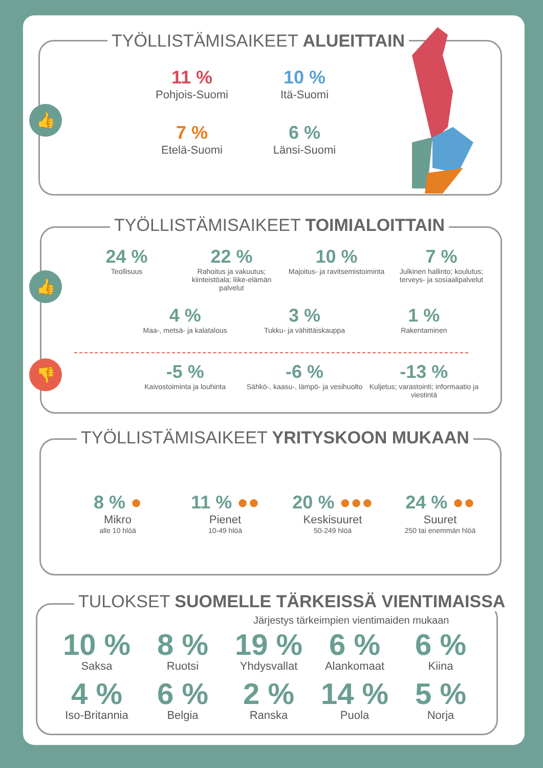TYÖLLISTÄMISAIKEET ALUEITTAIN
👍
11 %
Pohjois-Suomi
10 %
Itä-Suomi
7 %
Etelä-Suomi
6 %
Länsi-Suomi
TYÖLLISTÄMISAIKEET TOIMIALOITTAIN
👍
👎
24 %
Teollisuus
22 %
Rahoitus ja vakuutus; kiinteistöala; liike-elämän palvelut
10 %
Majoitus- ja ravitsemistoiminta
7 %
Julkinen hallinto; koulutus; terveys- ja sosiaalipalvelut
4 %
Maa-, metsä- ja kalatalous
3 %
Tukku- ja vähittäiskauppa
1 %
Rakentaminen
-5 %
Kaivostoiminta ja louhinta
-6 %
Sähkö-, kaasu-, lämpö- ja vesihuolto
-13 %
Kuljetus; varastointi; informaatio ja viestintä
TYÖLLISTÄMISAIKEET YRITYSKOON MUKAAN
8 % ●
Mikro
alle 10 hlöä
11 % ●●
Pienet
10-49 hlöä
20 % ●●●
Keskisuuret
50-249 hlöä
24 % ●●
Suuret
250 tai enemmän hlöä
TULOKSET SUOMELLE TÄRKEISSÄ VIENTIMAISSA
Järjestys tärkeimpien vientimaiden mukaan
10 %
Saksa
8 %
Ruotsi
19 %
Yhdysvallat
6 %
Alankomaat
6 %
Kiina
4 %
Iso-Britannia
6 %
Belgia
2 %
Ranska
14 %
Puola
5 %
Norja